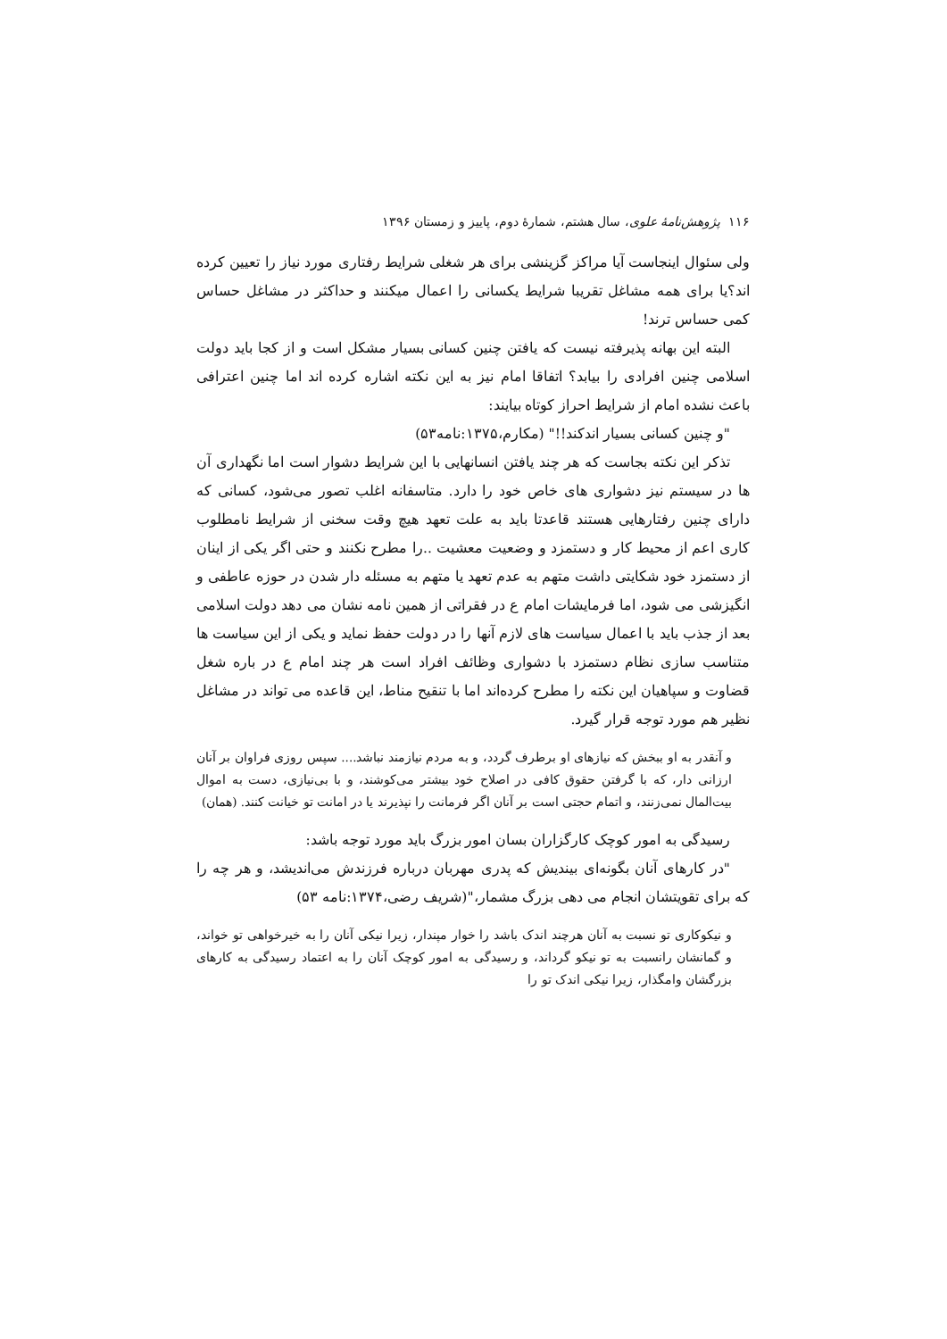۱۱۶ پژوهش‌نامهٔ علوی، سال هشتم، شمارهٔ دوم، پاییز و زمستان ۱۳۹۶
ولی سئوال اینجاست آیا مراکز گزینشی برای هر شغلی شرایط رفتاری مورد نیاز را تعیین کرده اند؟یا برای همه مشاغل تقریبا شرایط یکسانی را اعمال میکنند و حداکثر در مشاغل حساس کمی حساس ترند!
البته این بهانه پذیرفته نیست که یافتن چنین کسانی بسیار مشکل است و از کجا باید دولت اسلامی چنین افرادی را بیابد؟ اتفاقا امام نیز به این نکته اشاره کرده اند اما چنین اعترافی باعث نشده امام از شرایط احراز کوتاه بیایند:
"و چنین کسانی بسیار اندکند!!" (مکارم،۱۳۷۵:نامه۵۳)
تذکر این نکته بجاست که هر چند یافتن انسانهایی با این شرایط دشوار است اما نگهداری آن ها در سیستم نیز دشواری های خاص خود را دارد. متاسفانه اغلب تصور می‌شود، کسانی که دارای چنین رفتارهایی هستند قاعدتا باید به علت تعهد هیچ وقت سخنی از شرایط نامطلوب کاری اعم از محیط کار و دستمزد و وضعیت معشیت ..را مطرح نکنند و حتی اگر یکی از اینان از دستمزد خود شکایتی داشت متهم به عدم تعهد یا متهم به مسئله دار شدن در حوزه عاطفی و انگیزشی می شود، اما فرمایشات امام ع در فقراتی از همین نامه نشان می دهد دولت اسلامی بعد از جذب باید با اعمال سیاست های لازم آنها را در دولت حفظ نماید و یکی از این سیاست ها متناسب سازی نظام دستمزد با دشواری وظائف افراد است هر چند امام ع در باره شغل قضاوت و سپاهیان این نکته را مطرح کرده‌اند اما با تنقیح مناط، این قاعده می تواند در مشاغل نظیر هم مورد توجه قرار گیرد.
و آنقدر به او ببخش که نیازهای او برطرف گردد، و به مردم نیازمند نباشد.... سپس روزی فراوان بر آنان ارزانی دار، که با گرفتن حقوق کافی در اصلاح خود بیشتر می‌کوشند، و با بی‌نیازی، دست به اموال بیت‌المال نمی‌زنند، و اتمام حجتی است بر آنان اگر فرمانت را نپذیرند یا در امانت تو خیانت کنند. (همان)
رسیدگی به امور کوچک کارگزاران بسان امور بزرگ باید مورد توجه باشد:
"در کارهای آنان بگونه‌ای بیندیش که پدری مهربان درباره فرزندش می‌اندیشد، و هر چه را که برای تقویتشان انجام می دهی بزرگ مشمار،"(شریف رضی،۱۳۷۴:نامه ۵۳)
و نیکوکاری تو نسبت به آنان هرچند اندک باشد را خوار مپندار، زیرا نیکی آنان را به خیرخواهی تو خواند، و گمانشان رانسبت به تو نیکو گرداند، و رسیدگی به امور کوچک آنان را به اعتماد رسیدگی به کارهای بزرگشان وامگذار، زیرا نیکی اندک تو را